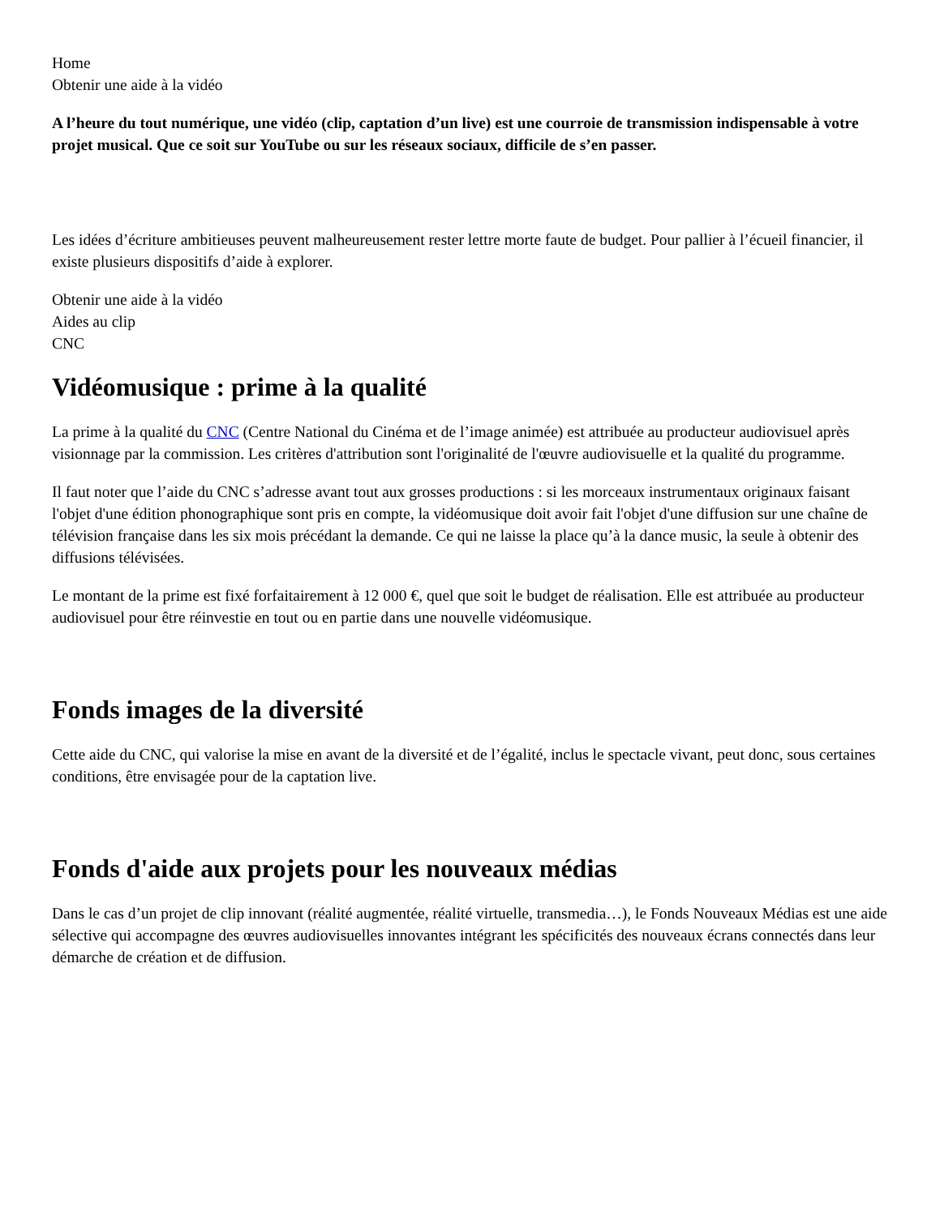Home
Obtenir une aide à la vidéo
A l’heure du tout numérique, une vidéo (clip, captation d’un live) est une courroie de transmission indispensable à votre projet musical. Que ce soit sur YouTube ou sur les réseaux sociaux, difficile de s’en passer.
Les idées d’écriture ambitieuses peuvent malheureusement rester lettre morte faute de budget. Pour pallier à l’écueil financier, il existe plusieurs dispositifs d’aide à explorer.
Obtenir une aide à la vidéo
Aides au clip
CNC
Vidéomusique : prime à la qualité
La prime à la qualité du CNC (Centre National du Cinéma et de l’image animée) est attribuée au producteur audiovisuel après visionnage par la commission. Les critères d'attribution sont l'originalité de l'œuvre audiovisuelle et la qualité du programme.
Il faut noter que l’aide du CNC s’adresse avant tout aux grosses productions : si les morceaux instrumentaux originaux faisant l'objet d'une édition phonographique sont pris en compte, la vidéomusique doit avoir fait l'objet d'une diffusion sur une chaîne de télévision française dans les six mois précédant la demande. Ce qui ne laisse la place qu’à la dance music, la seule à obtenir des diffusions télévisées.
Le montant de la prime est fixé forfaitairement à 12 000 €, quel que soit le budget de réalisation. Elle est attribuée au producteur audiovisuel pour être réinvestie en tout ou en partie dans une nouvelle vidéomusique.
Fonds images de la diversité
Cette aide du CNC, qui valorise la mise en avant de la diversité et de l’égalité, inclus le spectacle vivant, peut donc, sous certaines conditions, être envisagée pour de la captation live.
Fonds d'aide aux projets pour les nouveaux médias
Dans le cas d’un projet de clip innovant (réalité augmentée, réalité virtuelle, transmedia…), le Fonds Nouveaux Médias est une aide sélective qui accompagne des œuvres audiovisuelles innovantes intégrant les spécificités des nouveaux écrans connectés dans leur démarche de création et de diffusion.